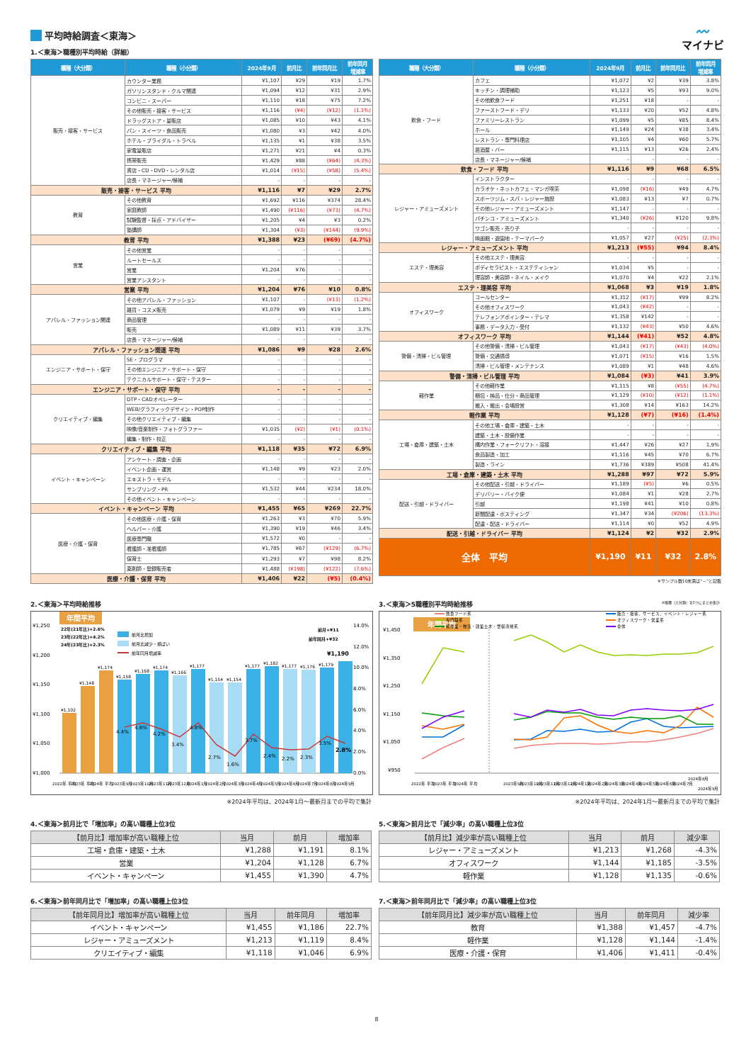〰
マイナビ
平均時給調査＜東海＞
1.＜東海＞職種別平均時給（詳細）
| 職種（大分類） | 職種（小分類） | 2024年9月 | 前月比 | 前年同月比 | 前年同月 増減率 |
| --- | --- | --- | --- | --- | --- |
| 販売・接客・サービス | カウンター業務 | ¥1,107 | ¥29 | ¥19 | 1.7% |
| | ガソリンスタンド・クルマ関連 | ¥1,094 | ¥12 | ¥31 | 2.9% |
| | コンビニ・スーパー | ¥1,110 | ¥18 | ¥75 | 7.2% |
| | その他販売・接客・サービス | ¥1,116 | (¥4) | (¥12) | (1.1%) |
| | ドラッグストア・量販店 | ¥1,085 | ¥10 | ¥43 | 4.1% |
| | パン・スイーツ・食品販売 | ¥1,080 | ¥3 | ¥42 | 4.0% |
| | ホテル・ブライダル・トラベル | ¥1,135 | ¥1 | ¥38 | 3.5% |
| | 家電量販店 | ¥1,271 | ¥21 | ¥4 | 0.3% |
| | 携帯販売 | ¥1,429 | ¥88 | (¥64) | (4.3%) |
| | 書店・CD・DVD・レンタル店 | ¥1,014 | (¥15) | (¥58) | (5.4%) |
| | 店長・マネージャー/候補 | - | - | - | - |
| 販売・接客・サービス 平均 | | ¥1,116 | ¥7 | ¥29 | 2.7% |
| 教育 | その他教育 | ¥1,692 | ¥116 | ¥374 | 28.4% |
| | 家庭教師 | ¥1,490 | (¥116) | (¥73) | (4.7%) |
| | 試験監督・採点・アドバイザー | ¥1,205 | ¥4 | ¥3 | 0.2% |
| | 塾講師 | ¥1,304 | (¥3) | (¥144) | (9.9%) |
| 教育 平均 | | ¥1,388 | ¥23 | (¥69) | (4.7%) |
| 営業 | その他営業 | - | - | - | - |
| | ルートセールス | - | - | - | - |
| | 営業 | ¥1,204 | ¥76 | - | - |
| | 営業アシスタント | - | - | - | - |
| 営業 平均 | | ¥1,204 | ¥76 | ¥10 | 0.8% |
| アパレル・ファッション関連 | その他アパレル・ファッション | ¥1,107 | - | (¥13) | (1.2%) |
| | 雑貨・コスメ販売 | ¥1,079 | ¥9 | ¥19 | 1.8% |
| | 商品管理 | - | - | - | - |
| | 販売 | ¥1,089 | ¥11 | ¥39 | 3.7% |
| | 店長・マネージャー/候補 | - | - | - | - |
| アパレル・ファッション関連 平均 | | ¥1,086 | ¥9 | ¥28 | 2.6% |
| エンジニア・サポート・保守 | SE・プログラマ | - | - | - | - |
| | その他エンジニア・サポート・保守 | - | - | - | - |
| | テクニカルサポート・保守・テスター | - | - | - | - |
| エンジニア・サポート・保守 平均 | | - | - | - | - |
| クリエイティブ・編集 | DTP・CADオペレーター | - | - | - | - |
| | WEB/グラフィックデザイン・POP制作 | - | - | - | - |
| | その他クリエイティブ・編集 | - | - | - | - |
| | 映像/音楽制作・フォトグラファー | ¥1,035 | (¥2) | (¥1) | (0.1%) |
| | 編集・制作・校正 | - | - | - | - |
| クリエイティブ・編集 平均 | | ¥1,118 | ¥35 | ¥72 | 6.9% |
| イベント・キャンペーン | アンケート・調査・企画 | - | - | - | - |
| | イベント企画・運営 | ¥1,148 | ¥9 | ¥23 | 2.0% |
| | エキストラ・モデル | - | - | - | - |
| | サンプリング・PR | ¥1,532 | ¥44 | ¥234 | 18.0% |
| | その他イベント・キャンペーン | - | - | - | - |
| イベント・キャンペーン 平均 | | ¥1,455 | ¥65 | ¥269 | 22.7% |
| 医療・介護・保育 | その他医療・介護・保育 | ¥1,263 | ¥3 | ¥70 | 5.9% |
| | ヘルパー・介護 | ¥1,390 | ¥19 | ¥46 | 3.4% |
| | 医療専門職 | ¥1,572 | ¥0 | - | - |
| | 看護師・准看護師 | ¥1,785 | ¥67 | (¥129) | (6.7%) |
| | 保育士 | ¥1,293 | ¥7 | ¥98 | 8.2% |
| | 薬剤師・登録販売者 | ¥1,488 | (¥198) | (¥122) | (7.6%) |
| 医療・介護・保育 平均 | | ¥1,406 | ¥22 | (¥5) | (0.4%) |
| 職種（大分類） | 職種（小分類） | 2024年9月 | 前月比 | 前年同月比 | 前年同月 増減率 |
| --- | --- | --- | --- | --- | --- |
| 飲食・フード | カフェ | ¥1,072 | ¥2 | ¥39 | 3.8% |
| | キッチン・調理補助 | ¥1,123 | ¥5 | ¥93 | 9.0% |
| | その他飲食フード | ¥1,251 | ¥18 | - | - |
| | ファーストフード・デリ | ¥1,133 | ¥20 | ¥52 | 4.8% |
| | ファミリーレストラン | ¥1,099 | ¥5 | ¥85 | 8.4% |
| | ホール | ¥1,149 | ¥24 | ¥38 | 3.4% |
| | レストラン・専門料理店 | ¥1,105 | ¥4 | ¥60 | 5.7% |
| | 居酒屋・バー | ¥1,115 | ¥13 | ¥26 | 2.4% |
| | 店長・マネージャー/候補 | - | - | - | - |
| 飲食・フード 平均 | | ¥1,116 | ¥9 | ¥68 | 6.5% |
| レジャー・アミューズメント | インストラクター | - | - | - | - |
| | カラオケ・ネットカフェ・マンガ喫茶 | ¥1,098 | (¥16) | ¥49 | 4.7% |
| | スポーツジム・スパ・レジャー施設 | ¥1,083 | ¥13 | ¥7 | 0.7% |
| | その他レジャー・アミューズメント | ¥1,147 | - | - | - |
| | パチンコ・アミューズメント | ¥1,340 | (¥26) | ¥120 | 9.8% |
| | ワゴン販売・売り子 | - | - | - | - |
| | 映画館・遊園地・テーマパーク | ¥1,057 | ¥27 | (¥25) | (2.3%) |
| レジャー・アミューズメント 平均 | | ¥1,213 | (¥55) | ¥94 | 8.4% |
| エステ・理美容 | その他エステ・理美容 | - | - | - | - |
| | ボディセラピスト・エステティシャン | ¥1,034 | ¥5 | - | - |
| | 理容師・美容師・ネイル・メイク | ¥1,070 | ¥4 | ¥22 | 2.1% |
| エステ・理美容 平均 | | ¥1,068 | ¥3 | ¥19 | 1.8% |
| オフィスワーク | コールセンター | ¥1,312 | (¥17) | ¥99 | 8.2% |
| | その他オフィスワーク | ¥1,043 | (¥42) | - | - |
| | テレフォンアポインター・テレマ | ¥1,358 | ¥142 | - | - |
| | 事務・データ入力・受付 | ¥1,132 | (¥43) | ¥50 | 4.6% |
| オフィスワーク 平均 | | ¥1,144 | (¥41) | ¥52 | 4.8% |
| 警備・清掃・ビル管理 | その他警備・清掃・ビル管理 | ¥1,043 | (¥17) | (¥43) | (4.0%) |
| | 警備・交通誘導 | ¥1,071 | (¥15) | ¥16 | 1.5% |
| | 清掃・ビル管理・メンテナンス | ¥1,089 | ¥1 | ¥48 | 4.6% |
| 警備・清掃・ビル管理 平均 | | ¥1,084 | (¥3) | ¥41 | 3.9% |
| 軽作業 | その他軽作業 | ¥1,115 | ¥8 | (¥55) | (4.7%) |
| | 梱包・検品・仕分・商品管理 | ¥1,129 | (¥10) | (¥12) | (1.1%) |
| | 搬入・搬出・会場設営 | ¥1,308 | ¥14 | ¥163 | 14.2% |
| 軽作業 平均 | | ¥1,128 | (¥7) | (¥16) | (1.4%) |
| 工場・倉庫・建築・土木 | その他工場・倉庫・建築・土木 | - | - | - | - |
| | 建築・土木・設備作業 | - | - | - | - |
| | 構内作業・フォークリフト・溶接 | ¥1,447 | ¥26 | ¥27 | 1.9% |
| | 食品製造・加工 | ¥1,116 | ¥45 | ¥70 | 6.7% |
| | 製造・ライン | ¥1,736 | ¥389 | ¥508 | 41.4% |
| 工場・倉庫・建築・土木 平均 | | ¥1,288 | ¥97 | ¥72 | 5.9% |
| 配送・引越・ドライバー | その他配送・引越・ドライバー | ¥1,189 | (¥5) | ¥6 | 0.5% |
| | デリバリー・バイク便 | ¥1,084 | ¥1 | ¥28 | 2.7% |
| | 引越 | ¥1,198 | ¥41 | ¥10 | 0.8% |
| | 新聞配達・ポスティング | ¥1,347 | ¥34 | (¥206) | (13.3%) |
| | 配達・配送・ドライバー | ¥1,114 | ¥0 | ¥52 | 4.9% |
| 配送・引越・ドライバー 平均 | | ¥1,124 | ¥2 | ¥32 | 2.9% |
| 全体 平均 | | ¥1,190 | ¥11 | ¥32 | 2.8% |
※サンプル数10未満は"－"と記載
2.＜東海＞平均時給推移
年間平均
¥1,250
¥1,200
¥1,150
¥1,100
¥1,050
¥1,000
14.0%
12.0%
10.0%
8.0%
6.0%
4.0%
2.0%
0.0%
¥1,102
¥1,148
¥1,174
¥1,158
¥1,168
¥1,174
¥1,166
¥1,177
¥1,154
¥1,154
¥1,177
¥1,182
¥1,177
¥1,176
¥1,179
¥1,190
4.4%
4.8%
4.2%
3.4%
4.8%
2.7%
1.6%
3.7%
2.4%
2.2%
2.3%
3.5%
2.8%
22年(21年比)+2.6%
23年(22年比)+4.2%
24年(23年比)+2.3%
前月比増加
前月比減少・横ばい
前年同月増減率
前月+¥11
前年同月+¥32
2022年 平均
2023年 平均
2024年 平均
2023年9月
2023年10月
2023年11月
2023年12月
2024年1月
2024年2月
2024年3月
2024年4月
2024年5月
2024年6月
2024年7月
2024年8月
2024年9月
※2024年平均は、2024年1月～最新月までの平均で集計
3.＜東海＞5職種別平均時給推移 ※職種（大分類）を5つにまとめ集計
年間平均
¥1,450
¥1,350
¥1,250
¥1,150
¥1,050
¥950
飲食フード系
専門職系
軽作業・物流・建築土木・警備清掃系
販売・接客、サービス、イベント・レジャー系
オフィスワーク・営業系
全体
2022年 平均
2023年 平均
2024年 平均
2023年9月
2023年10月
2023年11月
2023年12月
2024年1月
2024年2月
2024年3月
2024年4月
2024年5月
2024年6月
2024年7月
2024年8月
2024年9月
※2024年平均は、2024年1月～最新月までの平均で集計
4.＜東海＞前月比で「増加率」の高い職種上位3位
| 【前月比】増加率が高い職種上位 | 当月 | 前月 | 増加率 |
| --- | --- | --- | --- |
| 工場・倉庫・建築・土木 | ¥1,288 | ¥1,191 | 8.1% |
| 営業 | ¥1,204 | ¥1,128 | 6.7% |
| イベント・キャンペーン | ¥1,455 | ¥1,390 | 4.7% |
5.＜東海＞前月比で「減少率」の高い職種上位3位
| 【前月比】減少率が高い職種上位 | 当月 | 前月 | 減少率 |
| --- | --- | --- | --- |
| レジャー・アミューズメント | ¥1,213 | ¥1,268 | -4.3% |
| オフィスワーク | ¥1,144 | ¥1,185 | -3.5% |
| 軽作業 | ¥1,128 | ¥1,135 | -0.6% |
6.＜東海＞前年同月比で「増加率」の高い職種上位3位
| 【前年同月比】増加率が高い職種上位 | 当月 | 前年同月 | 増加率 |
| --- | --- | --- | --- |
| イベント・キャンペーン | ¥1,455 | ¥1,186 | 22.7% |
| レジャー・アミューズメント | ¥1,213 | ¥1,119 | 8.4% |
| クリエイティブ・編集 | ¥1,118 | ¥1,046 | 6.9% |
7.＜東海＞前年同月比で「減少率」の高い職種上位3位
| 【前年同月比】減少率が高い職種上位 | 当月 | 前年同月 | 減少率 |
| --- | --- | --- | --- |
| 教育 | ¥1,388 | ¥1,457 | -4.7% |
| 軽作業 | ¥1,128 | ¥1,144 | -1.4% |
| 医療・介護・保育 | ¥1,406 | ¥1,411 | -0.4% |
8